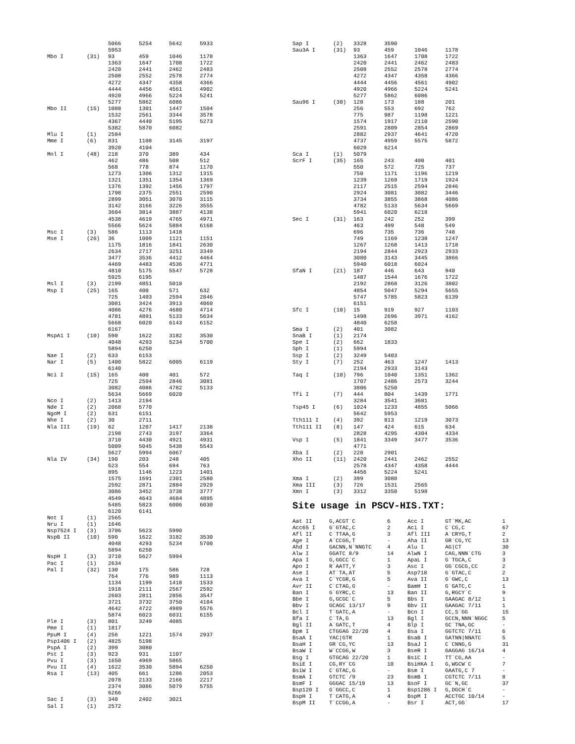| | | 5066 | 5254 | 5642 | 5933 |
| | | 5953 | | | |
| Mbo I | (31) | 93 | 459 | 1046 | 1178 |
| | | 1363 | 1647 | 1708 | 1722 |
| | | 2420 | 2441 | 2462 | 2483 |
| | | 2508 | 2552 | 2578 | 2774 |
| | | 4272 | 4347 | 4358 | 4366 |
| | | 4444 | 4456 | 4561 | 4902 |
| | | 4920 | 4966 | 5224 | 5241 |
| | | 5277 | 5862 | 6086 | |
| Mbo II | (15) | 1088 | 1301 | 1447 | 1504 |
| | | 1532 | 2561 | 3344 | 3578 |
| | | 4367 | 4440 | 5195 | 5273 |
| | | 5382 | 5870 | 6082 | |
| Mlu I | (1) | 2584 | | | |
| Mme I | (6) | 831 | 1108 | 3145 | 3197 |
| | | 3920 | 4104 | | |
| Mnl I | (48) | 218 | 370 | 389 | 434 |
| | | 462 | 486 | 508 | 512 |
| | | 568 | 778 | 874 | 1170 |
| | | 1273 | 1306 | 1312 | 1315 |
| | | 1321 | 1351 | 1354 | 1369 |
| | | 1376 | 1392 | 1456 | 1797 |
| | | 1798 | 2375 | 2551 | 2590 |
| | | 2899 | 3051 | 3070 | 3115 |
| | | 3142 | 3166 | 3226 | 3555 |
| | | 3604 | 3814 | 3887 | 4138 |
| | | 4538 | 4619 | 4765 | 4971 |
| | | 5566 | 5624 | 5884 | 6168 |
| Msc I | (3) | 586 | 1113 | 1418 | |
| Mse I | (26) | 36 | 1009 | 1121 | 1151 |
| | | 1175 | 1816 | 1841 | 2630 |
| | | 2634 | 2717 | 3251 | 3349 |
| | | 3477 | 3536 | 4412 | 4464 |
| | | 4469 | 4483 | 4536 | 4771 |
| | | 4810 | 5175 | 5547 | 5728 |
| | | 5925 | 6195 | | |
| Msl I | (3) | 2199 | 4851 | 5010 | |
| Msp I | (25) | 165 | 400 | 571 | 632 |
| | | 725 | 1403 | 2594 | 2846 |
| | | 3081 | 3424 | 3913 | 4060 |
| | | 4086 | 4276 | 4680 | 4714 |
| | | 4781 | 4891 | 5133 | 5634 |
| | | 5668 | 6020 | 6143 | 6152 |
| | | 6167 | | | |
| MspA1 I | (10) | 590 | 1622 | 3182 | 3530 |
| | | 4048 | 4293 | 5234 | 5700 |
| | | 5894 | 6250 | | |
| Nae I | (2) | 633 | 6153 | | |
| Nar I | (5) | 1400 | 5822 | 6005 | 6119 |
| | | 6140 | | | |
| Nci I | (15) | 165 | 400 | 401 | 572 |
| | | 725 | 2594 | 2846 | 3081 |
| | | 3082 | 4086 | 4782 | 5133 |
| | | 5634 | 5669 | 6020 | |
| Nco I | (2) | 1413 | 2194 | | |
| Nde I | (2) | 2068 | 5770 | | |
| NgoM I | (2) | 631 | 6151 | | |
| Nhe I | (2) | 30 | 2711 | | |
| Nla III | (19) | 62 | 1207 | 1417 | 2138 |
| | | 2198 | 2743 | 3197 | 3364 |
| | | 3710 | 4430 | 4921 | 4931 |
| | | 5009 | 5045 | 5438 | 5543 |
| | | 5627 | 5994 | 6067 | |
| Nla IV | (34) | 190 | 203 | 248 | 405 |
| | | 523 | 554 | 694 | 763 |
| | | 895 | 1146 | 1223 | 1401 |
| | | 1575 | 1691 | 2301 | 2580 |
| | | 2592 | 2871 | 2884 | 2929 |
| | | 3086 | 3452 | 3738 | 3777 |
| | | 4549 | 4643 | 4684 | 4895 |
| | | 5485 | 5823 | 6006 | 6030 |
| | | 6120 | 6141 | | |
| Not I | (1) | 2565 | | | |
| Nru I | (1) | 1646 | | | |
| Nsp7524 I | (3) | 3706 | 5623 | 5990 | |
| NspB II | (10) | 590 | 1622 | 3182 | 3530 |
| | | 4048 | 4293 | 5234 | 5700 |
| | | 5894 | 6250 | | |
| NspH I | (3) | 3710 | 5627 | 5994 | |
| Pac I | (1) | 2634 | | | |
| Pal I | (32) | 130 | 175 | 586 | 728 |
| | | 764 | 776 | 989 | 1113 |
| | | 1134 | 1199 | 1418 | 1533 |
| | | 1918 | 2111 | 2567 | 2592 |
| | | 2603 | 2811 | 2856 | 3547 |
| | | 3721 | 3732 | 3750 | 4184 |
| | | 4642 | 4722 | 4989 | 5576 |
| | | 5874 | 6023 | 6031 | 6155 |
| Ple I | (3) | 801 | 3249 | 4085 | |
| Pme I | (1) | 1817 | | | |
| PpuM I | (4) | 256 | 1221 | 1574 | 2937 |
| Psp1406 I | (2) | 4825 | 5198 | | |
| PspA I | (2) | 399 | 3080 | | |
| Pst I | (3) | 923 | 931 | 1107 | |
| Pvu I | (3) | 1650 | 4969 | 5865 | |
| Pvu II | (4) | 1622 | 3530 | 5894 | 6250 |
| Rsa I | (13) | 405 | 661 | 1286 | 2053 |
| | | 2078 | 2133 | 2166 | 2217 |
| | | 2374 | 3086 | 5079 | 5755 |
| | | 6266 | | | |
| Sac I | (3) | 340 | 2402 | 3021 | |
| Sal I | (1) | 2572 | | | |
| Sap I | (2) | 3328 | 3590 | | |
| Sau3A I | (31) | 93 | 459 | 1046 | 1178 |
| | | 1363 | 1647 | 1708 | 1722 |
| | | 2420 | 2441 | 2462 | 2483 |
| | | 2508 | 2552 | 2578 | 2774 |
| | | 4272 | 4347 | 4358 | 4366 |
| | | 4444 | 4456 | 4561 | 4902 |
| | | 4920 | 4966 | 5224 | 5241 |
| | | 5277 | 5862 | 6086 | |
| Sau96 I | (30) | 128 | 173 | 188 | 201 |
| | | 256 | 553 | 692 | 762 |
| | | 775 | 987 | 1198 | 1221 |
| | | 1574 | 1917 | 2110 | 2590 |
| | | 2591 | 2809 | 2854 | 2869 |
| | | 2882 | 2937 | 4641 | 4720 |
| | | 4737 | 4959 | 5575 | 5872 |
| | | 6029 | 6214 | | |
| Sca I | (1) | 5079 | | | |
| ScrF I | (35) | 165 | 243 | 400 | 401 |
| | | 550 | 572 | 725 | 737 |
| | | 750 | 1171 | 1196 | 1219 |
| | | 1239 | 1269 | 1719 | 1924 |
| | | 2117 | 2515 | 2594 | 2846 |
| | | 2924 | 3081 | 3082 | 3446 |
| | | 3734 | 3855 | 3868 | 4086 |
| | | 4782 | 5133 | 5634 | 5669 |
| | | 5941 | 6020 | 6218 | |
| Sec I | (31) | 163 | 242 | 252 | 399 |
| | | 463 | 499 | 548 | 549 |
| | | 696 | 735 | 736 | 748 |
| | | 749 | 1169 | 1238 | 1247 |
| | | 1267 | 1268 | 1413 | 1718 |
| | | 2194 | 2844 | 2923 | 2933 |
| | | 3080 | 3143 | 3445 | 3866 |
| | | 5940 | 6018 | 6024 | |
| SfaN I | (21) | 187 | 446 | 643 | 940 |
| | | 1487 | 1544 | 1676 | 1722 |
| | | 2192 | 2868 | 3126 | 3802 |
| | | 4854 | 5047 | 5294 | 5655 |
| | | 5747 | 5785 | 5823 | 6139 |
| | | 6151 | | | |
| Sfc I | (10) | 15 | 919 | 927 | 1103 |
| | | 1498 | 2696 | 3971 | 4162 |
| | | 4840 | 6258 | | |
| Sma I | (2) | 401 | 3082 | | |
| SnaB I | (1) | 2174 | | | |
| Spe I | (2) | 662 | 1833 | | |
| Sph I | (1) | 5994 | | | |
| Ssp I | (2) | 3249 | 5403 | | |
| Sty I | (7) | 252 | 463 | 1247 | 1413 |
| | | 2194 | 2933 | 3143 | |
| Taq I | (10) | 796 | 1040 | 1351 | 1362 |
| | | 1707 | 2486 | 2573 | 3244 |
| | | 3806 | 5250 | | |
| Tfi I | (7) | 444 | 804 | 1439 | 1771 |
| | | 3284 | 3541 | 3681 | |
| Tsp45 I | (6) | 1024 | 1233 | 4855 | 5066 |
| | | 5642 | 5953 | | |
| Tth111 I | (4) | 392 | 813 | 1219 | 3073 |
| Tth111 II | (8) | 147 | 424 | 615 | 634 |
| | | 2828 | 4295 | 4304 | 4334 |
| Vsp I | (5) | 1841 | 3349 | 3477 | 3536 |
| | | 4771 | | | |
| Xba I | (2) | 220 | 2901 | | |
| Xho II | (11) | 2420 | 2441 | 2462 | 2552 |
| | | 2578 | 4347 | 4358 | 4444 |
| | | 4456 | 5224 | 5241 | |
| Xma I | (2) | 399 | 3080 | | |
| Xma III | (3) | 726 | 1531 | 2565 | |
| Xmn I | (3) | 3312 | 3350 | 5198 | |
Site usage in PSCV-HIS.TXT:
| Aat II | G,ACGT`C | 6 | Acc I | GT`MK,AC | 1 |
| Acc65 I | G`GTAC,C | 2 | Aci I | C`CG,C | 67 |
| Afl II | C`TTAA,G | 3 | Afl III | A`CRYG,T | 2 |
| Age I | A`CCGG,T | - | Aha II | GR`CG,YC | 13 |
| Ahd I | GACNN,N`NNGTC | 4 | Alu I | AG/CT | 30 |
| Alw I | GGATC 8/9 | 14 | AlwN I | CAG,NNN`CTG | 3 |
| Apa I | G,GGCC`C | 1 | ApaL I | G`TGCA,C | 3 |
| Apo I | R`AATT,Y | 3 | Asc I | GG`CGCG,CC | 2 |
| Ase I | AT`TA,AT | 5 | Asp718 | G`GTAC,C | 2 |
| Ava I | C`YCGR,G | 5 | Ava II | G`GWC,C | 13 |
| Avr II | C`CTAG,G | - | BamH I | G`GATC,C | 1 |
| Ban I | G`GYRC,C | 13 | Ban II | G,RGCY`C | 9 |
| Bbe I | G,GCGC`C | 5 | Bbs I | GAAGAC 8/12 | 1 |
| Bbv I | GCAGC 13/17 | 9 | Bbv II | GAAGAC 7/11 | 1 |
| Bcl I | T`GATC,A | - | Bcn I | CC,S`GG | 15 |
| Bfa I | C`TA,G | 13 | Bgl I | GCCN,NNN`NGGC | 5 |
| Bgl II | A`GATC,T | 4 | Blp I | GC`TNA,GC | - |
| Bpm I | CTGGAG 22/20 | 4 | Bsa I | GGTCTC 7/11 | 6 |
| BsaA I | YAC/GTR | 1 | BsaB I | GATNN/NNATC | 5 |
| BsaH I | GR`CG,YC | 13 | BsaJ I | C`CNNG,G | 31 |
| BsaW I | W`CCGG,W | 3 | BseR I | GAGGAG 16/14 | 4 |
| Bsg I | GTGCAG 22/20 | 1 | BsiC I | TT`CG,AA | - |
| BsiE I | CG,RY`CG | 10 | BsiHKA I | G,WGCW`C | 7 |
| BsiW I | C`GTAC,G | - | Bsm I | GAATG,C 7 | - |
| BsmA I | GTCTC`/9 | 23 | BsmB I | CGTCTC 7/11 | 8 |
| BsmF I | GGGAC 15/19 | 13 | BsoF I | GC`N,GC | 37 |
| Bsp120 I | G`GGCC,C | 1 | Bsp1286 I | G,DGCH`C | - |
| BspH I | T`CATG,A | 4 | BspM I | ACCTGC 10/14 | - |
| BspM II | T`CCGG,A | - | Bsr I | ACT,GG` | 17 |